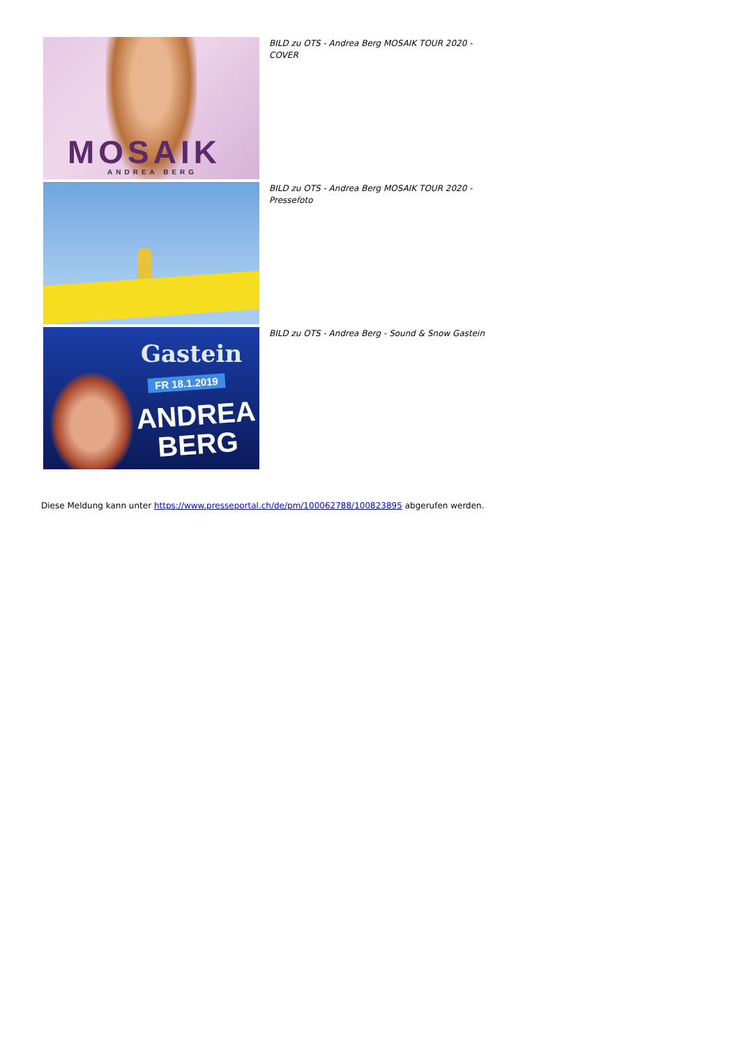MOSAIK
ANDREA BERG
BILD zu OTS - Andrea Berg MOSAIK TOUR 2020 - COVER
BILD zu OTS - Andrea Berg MOSAIK TOUR 2020 - Pressefoto
Gastein
FR 18.1.2019
ANDREA
BERG
BILD zu OTS - Andrea Berg - Sound & Snow Gastein
Diese Meldung kann unter https://www.presseportal.ch/de/pm/100062788/100823895 abgerufen werden.